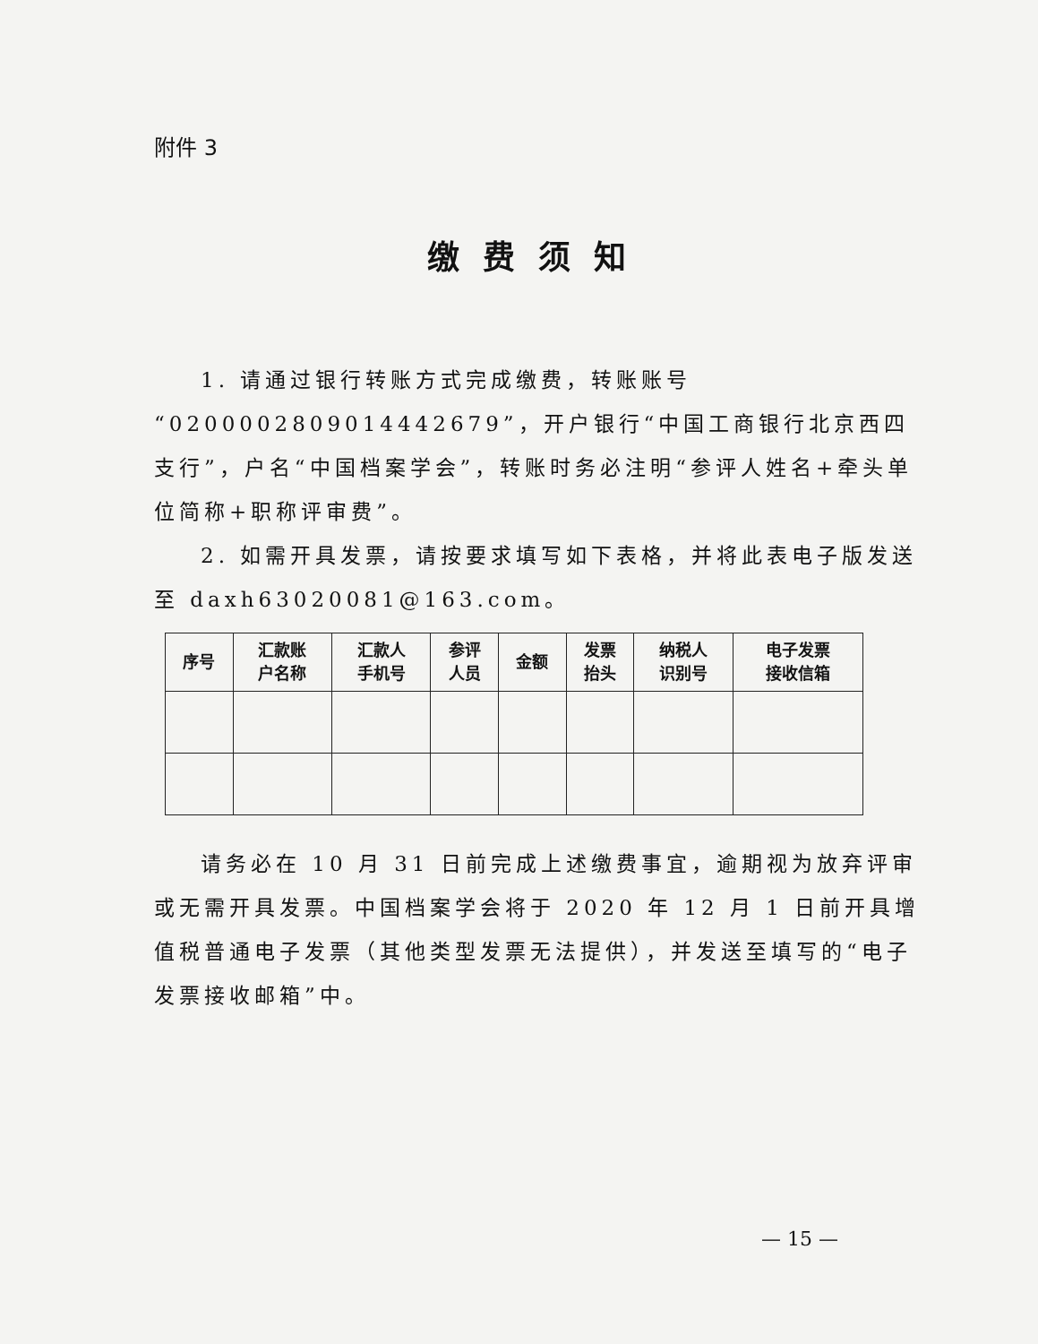附件 3
缴费须知
1. 请通过银行转账方式完成缴费，转账账号“0200002809014442679”，开户银行“中国工商银行北京西四支行”，户名“中国档案学会”，转账时务必注明“参评人姓名+牵头单位简称+职称评审费”。
2. 如需开具发票，请按要求填写如下表格，并将此表电子版发送至 daxh63020081@163.com。
| 序号 | 汇款账 户名称 | 汇款人 手机号 | 参评 人员 | 金额 | 发票 抬头 | 纳税人 识别号 | 电子发票 接收信箱 |
| --- | --- | --- | --- | --- | --- | --- | --- |
请务必在 10 月 31 日前完成上述缴费事宜，逾期视为放弃评审或无需开具发票。中国档案学会将于 2020 年 12 月 1 日前开具增值税普通电子发票（其他类型发票无法提供），并发送至填写的“电子发票接收邮箱”中。
— 15 —